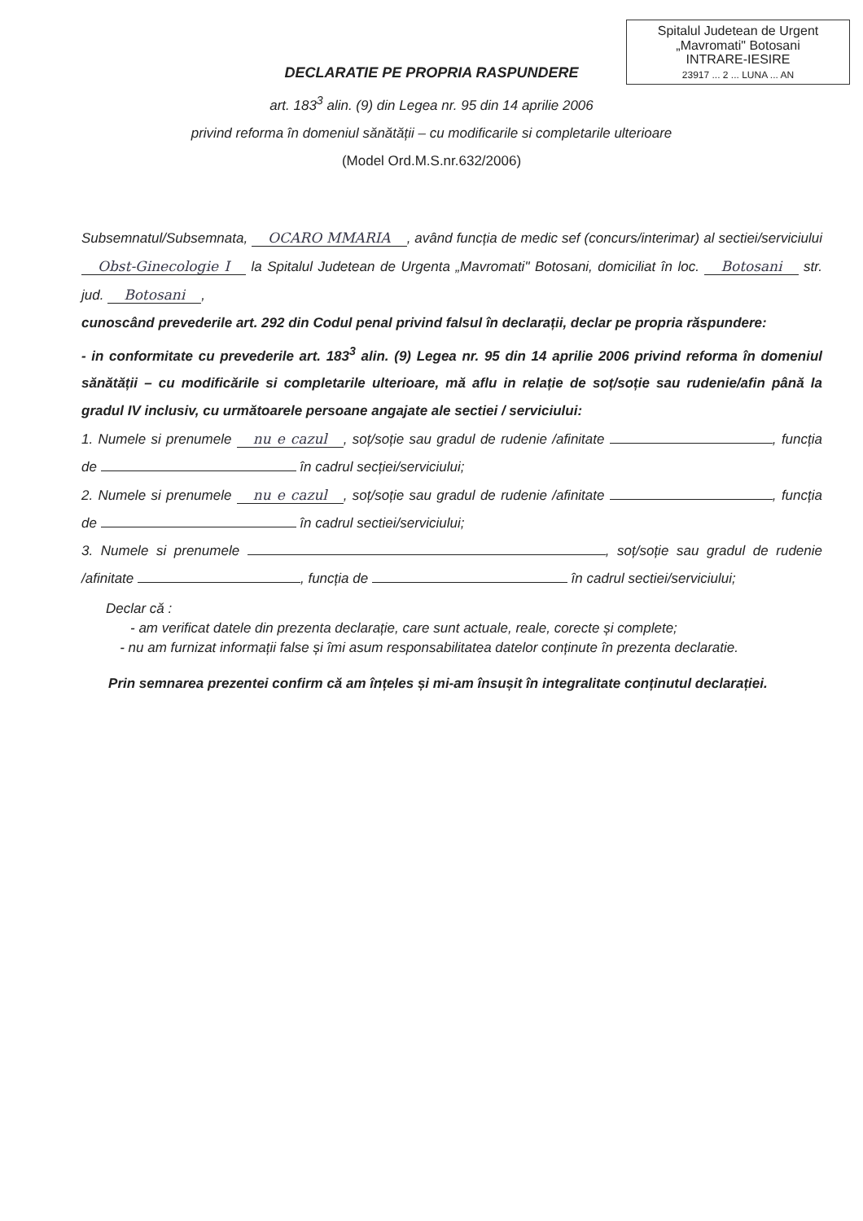Spitalul Judetean de Urgent
„Mavromati" Botosani
INTRARE-IESIRE
23917 ... 2 ... LUNA ... AN
DECLARATIE PE PROPRIA RASPUNDERE
art. 183<sup>3</sup> alin. (9) din Legea nr. 95 din 14 aprilie 2006
privind reforma în domeniul sănătății – cu modificarile si completarile ulterioare
(Model Ord.M.S.nr.632/2006)
Subsemnatul/Subsemnata, OCARO MMARIA, având funcția de medic sef (concurs/interimar) al sectiei/serviciului Obst-Ginecologie I la Spitalul Judetean de Urgenta „Mavromati" Botosani, domiciliat în loc. Botosani str. jud. Botosani,
cunoscând prevederile art. 292 din Codul penal privind falsul în declarații, declar pe propria răspundere:
- in conformitate cu prevederile art. 183<sup>3</sup> alin. (9) Legea nr. 95 din 14 aprilie 2006 privind reforma în domeniul sănătății – cu modificările si completarile ulterioare, mă aflu in relație de soț/soție sau rudenie/afin până la gradul IV inclusiv, cu următoarele persoane angajate ale sectiei / serviciului:
1. Numele si prenumele nu e cazul, soț/soție sau gradul de rudenie /afinitate , funcția de în cadrul secției/serviciului;
2. Numele si prenumele nu e cazul, soț/soție sau gradul de rudenie /afinitate , funcția de în cadrul sectiei/serviciului;
3. Numele si prenumele , soț/soție sau gradul de rudenie /afinitate , funcția de în cadrul sectiei/serviciului;
Declar că :
- am verificat datele din prezenta declarație, care sunt actuale, reale, corecte și complete;
- nu am furnizat informații false și îmi asum responsabilitatea datelor conținute în prezenta declaratie.
Prin semnarea prezentei confirm că am înțeles și mi-am însușit în integralitate conținutul declarației.